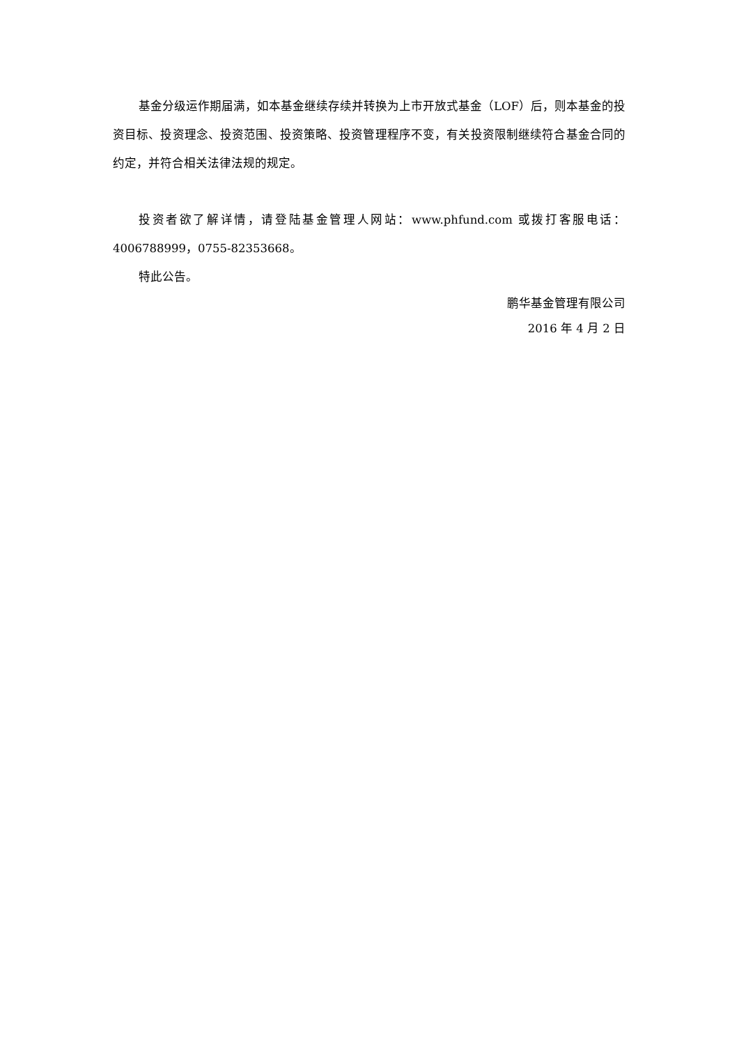基金分级运作期届满，如本基金继续存续并转换为上市开放式基金（LOF）后，则本基金的投资目标、投资理念、投资范围、投资策略、投资管理程序不变，有关投资限制继续符合基金合同的约定，并符合相关法律法规的规定。
投资者欲了解详情，请登陆基金管理人网站：www.phfund.com 或拨打客服电话：4006788999，0755-82353668。
特此公告。
鹏华基金管理有限公司
2016 年 4 月 2 日